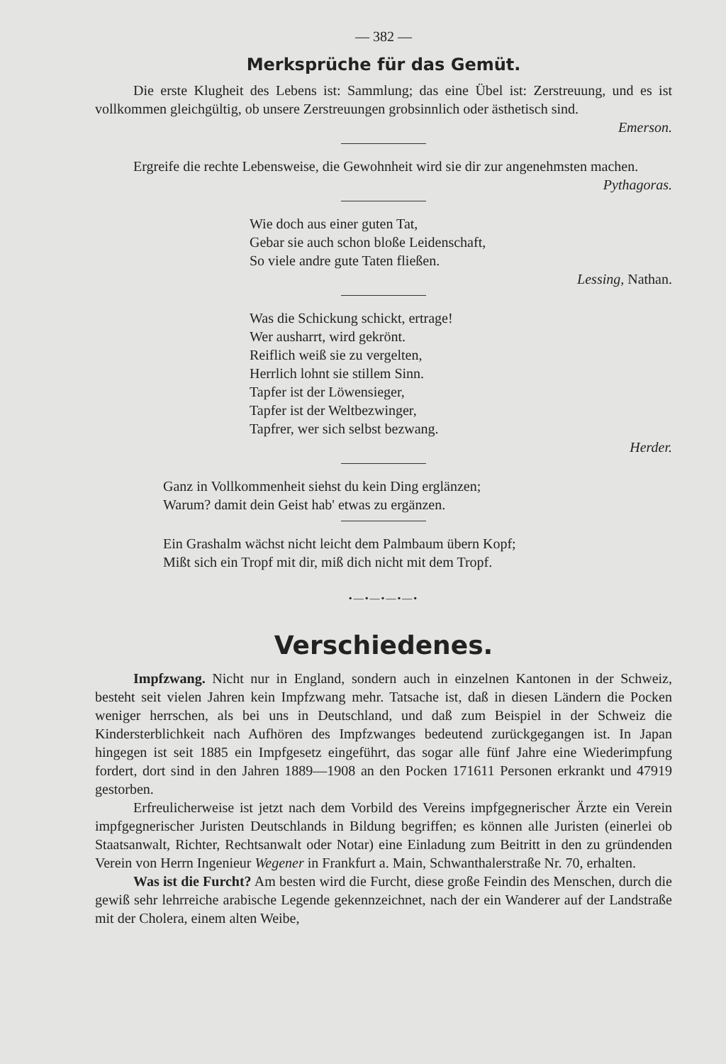— 382 —
Merksprüche für das Gemüt.
Die erste Klugheit des Lebens ist: Sammlung; das eine Übel ist: Zerstreuung, und es ist vollkommen gleichgültig, ob unsere Zerstreuungen grobsinnlich oder ästhetisch sind.
Emerson.
Ergreife die rechte Lebensweise, die Gewohnheit wird sie dir zur angenehmsten machen.
Pythagoras.
Wie doch aus einer guten Tat,
Gebar sie auch schon bloße Leidenschaft,
So viele andre gute Taten fließen.
Lessing, Nathan.
Was die Schickung schickt, ertrage!
Wer ausharrt, wird gekrönt.
Reiflich weiß sie zu vergelten,
Herrlich lohnt sie stillem Sinn.
Tapfer ist der Löwensieger,
Tapfer ist der Weltbezwinger,
Tapfrer, wer sich selbst bezwang.
Herder.
Ganz in Vollkommenheit siehst du kein Ding erglänzen;
Warum? damit dein Geist hab' etwas zu ergänzen.
Ein Grashalm wächst nicht leicht dem Palmbaum übern Kopf;
Mißt sich ein Tropf mit dir, miß dich nicht mit dem Tropf.
•—•—•—•—•
Verschiedenes.
Impfzwang. Nicht nur in England, sondern auch in einzelnen Kantonen in der Schweiz, besteht seit vielen Jahren kein Impfzwang mehr. Tatsache ist, daß in diesen Ländern die Pocken weniger herrschen, als bei uns in Deutschland, und daß zum Beispiel in der Schweiz die Kindersterblichkeit nach Aufhören des Impfzwanges bedeutend zurückgegangen ist. In Japan hingegen ist seit 1885 ein Impfgesetz eingeführt, das sogar alle fünf Jahre eine Wiederimpfung fordert, dort sind in den Jahren 1889—1908 an den Pocken 171611 Personen erkrankt und 47919 gestorben.
Erfreulicherweise ist jetzt nach dem Vorbild des Vereins impfgegnerischer Ärzte ein Verein impfgegnerischer Juristen Deutschlands in Bildung begriffen; es können alle Juristen (einerlei ob Staatsanwalt, Richter, Rechtsanwalt oder Notar) eine Einladung zum Beitritt in den zu gründenden Verein von Herrn Ingenieur Wegener in Frankfurt a. Main, Schwanthalerstraße Nr. 70, erhalten.
Was ist die Furcht? Am besten wird die Furcht, diese große Feindin des Menschen, durch die gewiß sehr lehrreiche arabische Legende gekennzeichnet, nach der ein Wanderer auf der Landstraße mit der Cholera, einem alten Weibe,